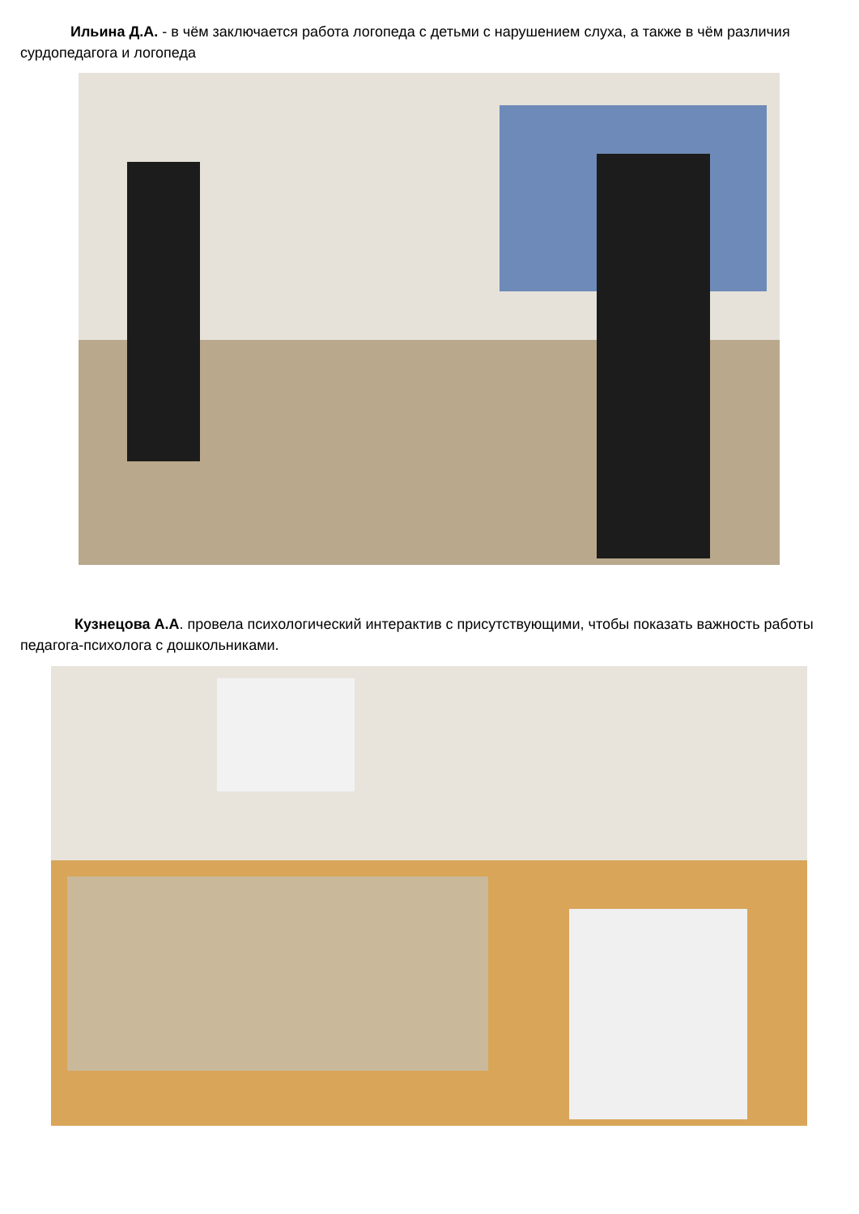Ильина Д.А. - в чём заключается работа логопеда с детьми с нарушением слуха, а также в чём различия сурдопедагога и логопеда
Кузнецова А.А. провела психологический интерактив с присутствующими, чтобы показать важность работы педагога-психолога с дошкольниками.